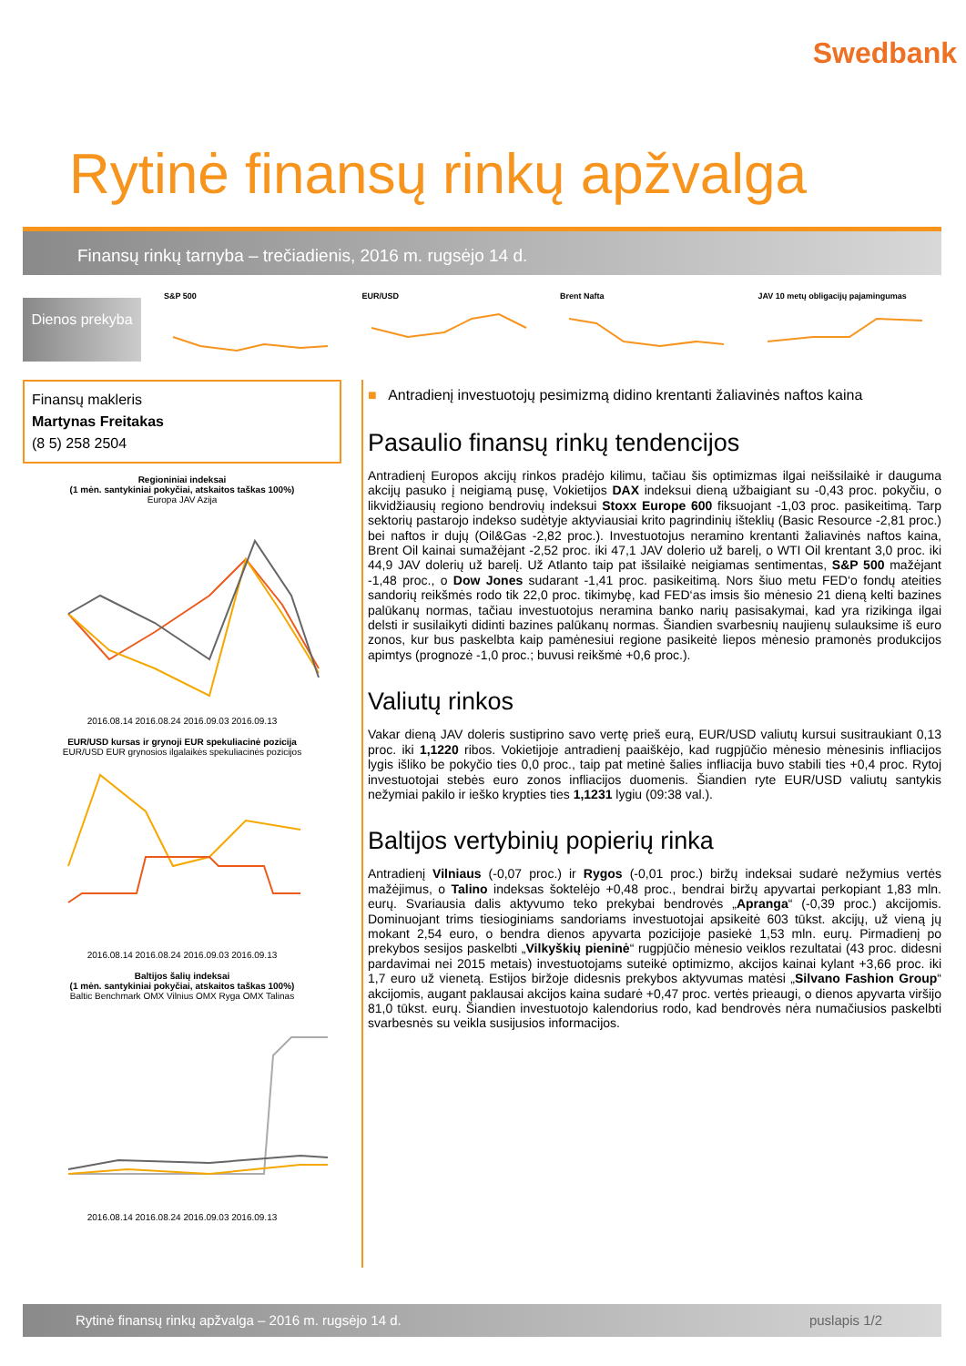Swedbank
Rytinė finansų rinkų apžvalga
Finansų rinkų tarnyba – trečiadienis, 2016 m. rugsėjo 14 d.
Dienos prekyba
S&P 500 EUR/USD Brent Nafta JAV 10 metų obligacijų pajamingumas
Finansų makleris
Martynas Freitakas
(8 5) 258 2504
Regioniniai indeksai
(1 mėn. santykiniai pokyčiai, atskaitos taškas 100%)
Europa JAV Azija 2016.08.14 2016.08.24 2016.09.03 2016.09.13
EUR/USD kursas ir grynoji EUR spekuliacinė pozicija
EUR/USD EUR grynosios ilgalaikės spekuliacinės pozicijos 2016.08.14 2016.08.24 2016.09.03 2016.09.13
Baltijos šalių indeksai
(1 mėn. santykiniai pokyčiai, atskaitos taškas 100%)
Baltic Benchmark OMX Vilnius OMX Ryga OMX Talinas 2016.08.14 2016.08.24 2016.09.03 2016.09.13
■ Antradienį investuotojų pesimizmą didino krentanti žaliavinės naftos kaina
Pasaulio finansų rinkų tendencijos
Antradienį Europos akcijų rinkos pradėjo kilimu, tačiau šis optimizmas ilgai neišsilaikė ir dauguma akcijų pasuko į neigiamą pusę, Vokietijos DAX indeksui dieną užbaigiant su -0,43 proc. pokyčiu, o likvidžiausių regiono bendrovių indeksui Stoxx Europe 600 fiksuojant -1,03 proc. pasikeitimą. Tarp sektorių pastarojo indekso sudėtyje aktyviausiai krito pagrindinių išteklių (Basic Resource -2,81 proc.) bei naftos ir dujų (Oil&Gas -2,82 proc.). Investuotojus neramino krentanti žaliavinės naftos kaina, Brent Oil kainai sumažėjant -2,52 proc. iki 47,1 JAV dolerio už barelį, o WTI Oil krentant 3,0 proc. iki 44,9 JAV dolerių už barelį. Už Atlanto taip pat išsilaikė neigiamas sentimentas, S&P 500 mažėjant -1,48 proc., o Dow Jones sudarant -1,41 proc. pasikeitimą. Nors šiuo metu FED‘o fondų ateities sandorių reikšmės rodo tik 22,0 proc. tikimybę, kad FED‘as imsis šio mėnesio 21 dieną kelti bazines palūkanų normas, tačiau investuotojus neramina banko narių pasisakymai, kad yra rizikinga ilgai delsti ir susilaikyti didinti bazines palūkanų normas. Šiandien svarbesnių naujienų sulauksime iš euro zonos, kur bus paskelbta kaip pamėnesiui regione pasikeitė liepos mėnesio pramonės produkcijos apimtys (prognozė -1,0 proc.; buvusi reikšmė +0,6 proc.).
Valiutų rinkos
Vakar dieną JAV doleris sustiprino savo vertę prieš eurą, EUR/USD valiutų kursui susitraukiant 0,13 proc. iki 1,1220 ribos. Vokietijoje antradienį paaiškėjo, kad rugpjūčio mėnesio mėnesinis infliacijos lygis išliko be pokyčio ties 0,0 proc., taip pat metinė šalies infliacija buvo stabili ties +0,4 proc. Rytoj investuotojai stebės euro zonos infliacijos duomenis. Šiandien ryte EUR/USD valiutų santykis nežymiai pakilo ir ieško krypties ties 1,1231 lygiu (09:38 val.).
Baltijos vertybinių popierių rinka
Antradienį Vilniaus (-0,07 proc.) ir Rygos (-0,01 proc.) biržų indeksai sudarė nežymius vertės mažėjimus, o Talino indeksas šoktelėjo +0,48 proc., bendrai biržų apyvartai perkopiant 1,83 mln. eurų. Svariausia dalis aktyvumo teko prekybai bendrovės „Apranga“ (-0,39 proc.) akcijomis. Dominuojant trims tiesioginiams sandoriams investuotojai apsikeitė 603 tūkst. akcijų, už vieną jų mokant 2,54 euro, o bendra dienos apyvarta pozicijoje pasiekė 1,53 mln. eurų. Pirmadienį po prekybos sesijos paskelbti „Vilkyškių pieninė“ rugpjūčio mėnesio veiklos rezultatai (43 proc. didesni pardavimai nei 2015 metais) investuotojams suteikė optimizmo, akcijos kainai kylant +3,66 proc. iki 1,7 euro už vienetą. Estijos biržoje didesnis prekybos aktyvumas matėsi „Silvano Fashion Group“ akcijomis, augant paklausai akcijos kaina sudarė +0,47 proc. vertės prieaugi, o dienos apyvarta viršijo 81,0 tūkst. eurų. Šiandien investuotojo kalendorius rodo, kad bendrovės nėra numačiusios paskelbti svarbesnės su veikla susijusios informacijos.
Rytinė finansų rinkų apžvalga – 2016 m. rugsėjo 14 d. puslapis 1/2